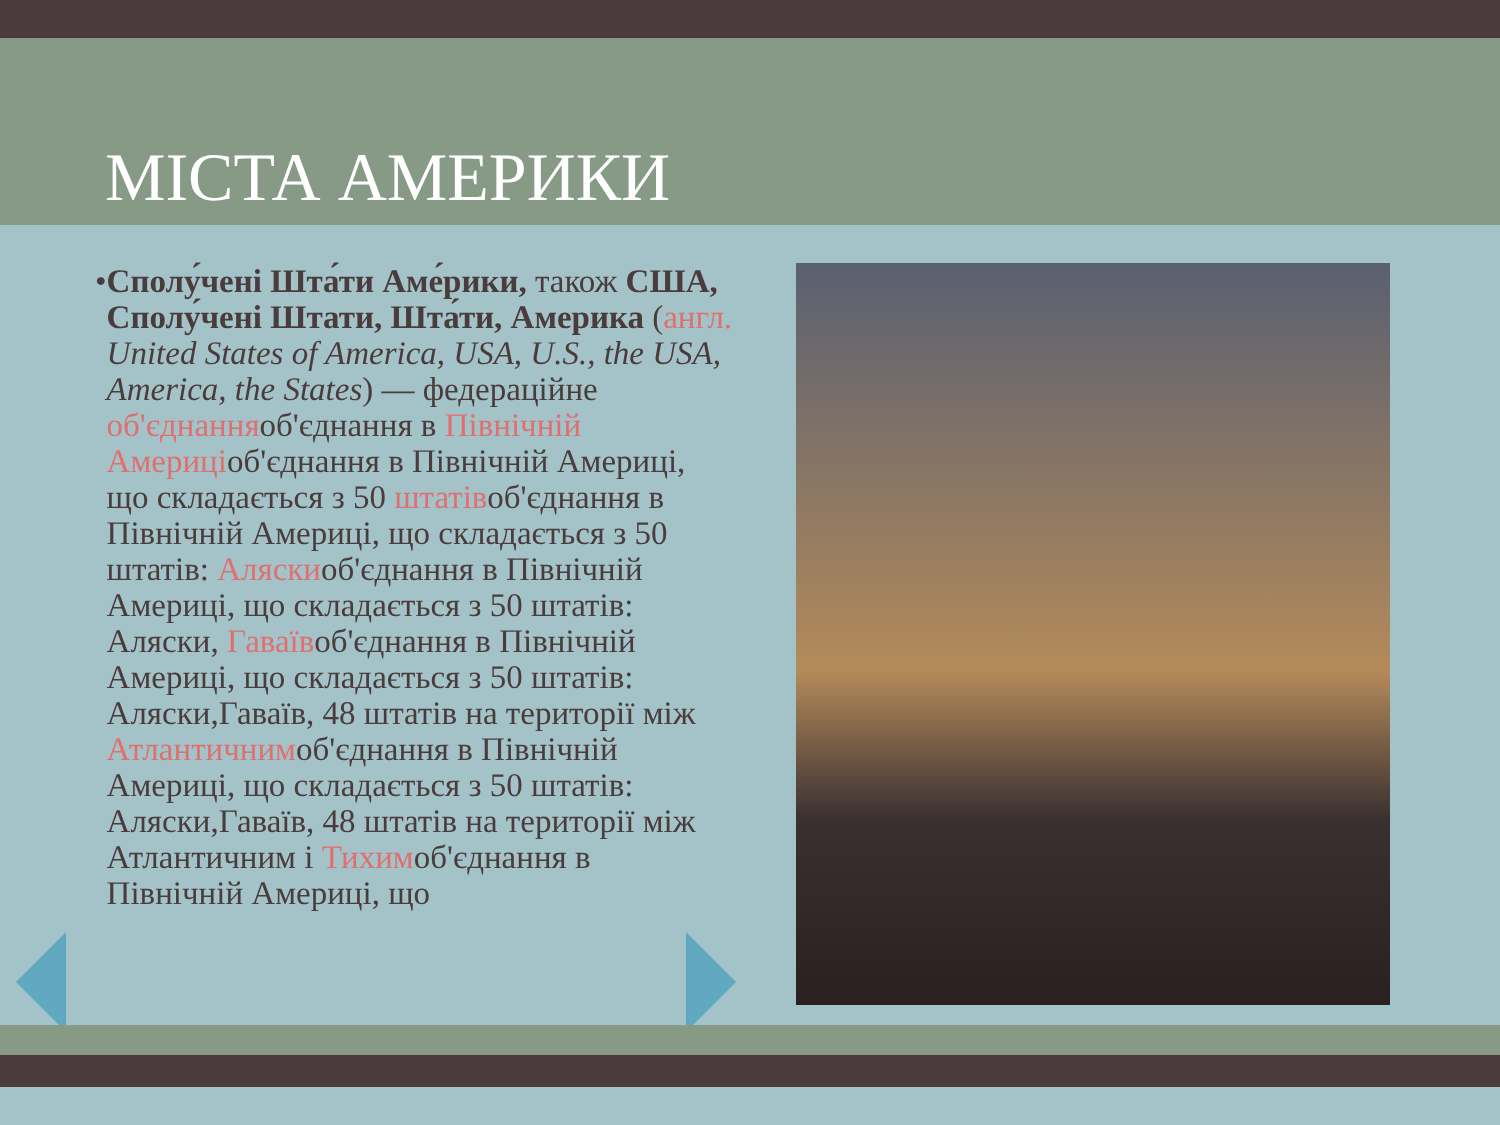МІСТА АМЕРИКИ
• Сполу́чені Шта́ти Аме́рики, також США, Сполу́чені Штати, Шта́ти, Америка (англ. United States of America, USA, U.S., the USA, America, the States) — федераційне об'єднанняоб'єднання в Північній Америціоб'єднання в Північній Америці, що складається з 50 штатівоб'єднання в Північній Америці, що складається з 50 штатів: Аляскиоб'єднання в Північній Америці, що складається з 50 штатів: Аляски, Гаваївоб'єднання в Північній Америці, що складається з 50 штатів: Аляски,Гаваїв, 48 штатів на території між Атлантичнимоб'єднання в Північній Америці, що складається з 50 штатів: Аляски,Гаваїв, 48 штатів на території між Атлантичним і Тихимоб'єднання в Північній Америці, що